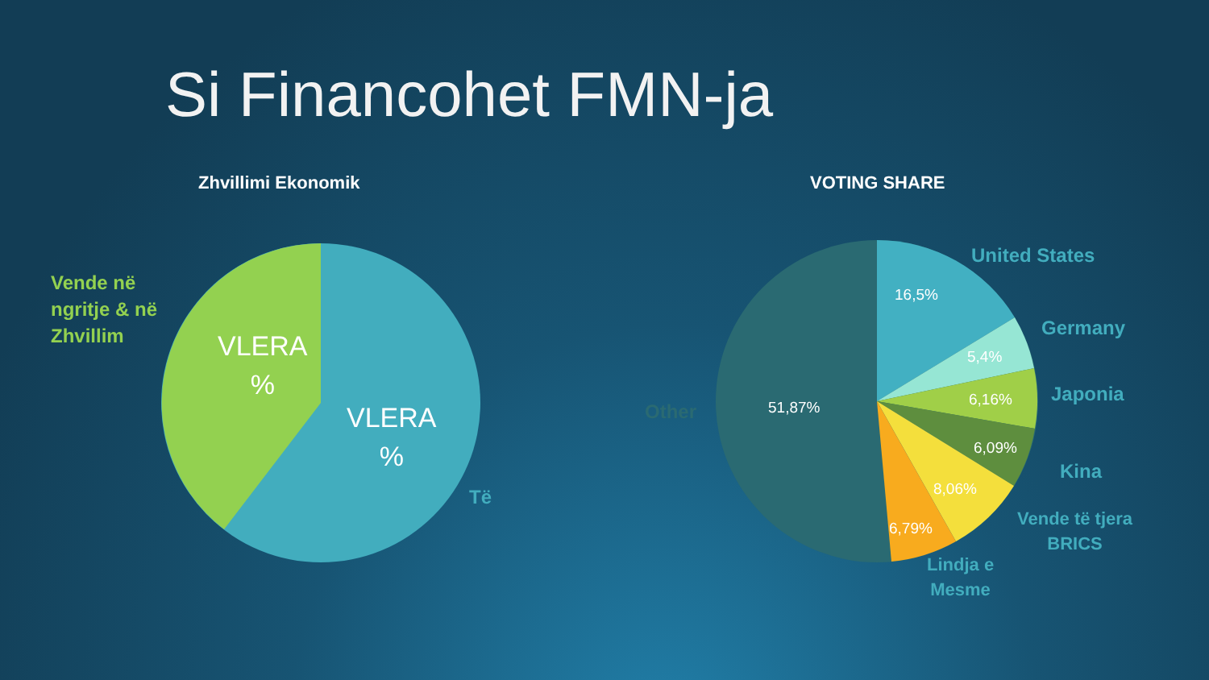Si Financohet FMN-ja
Zhvillimi Ekonomik VOTING SHARE
Vende në
ngritje & në
Zhvillim
VLERA
%
VLERA
%
Të
United States
Germany
Japonia
Kina
Vende të tjera
BRICS
Lindja e
Mesme
Other
16,5%
5,4%
6,16%
6,09%
8,06%
6,79%
51,87%